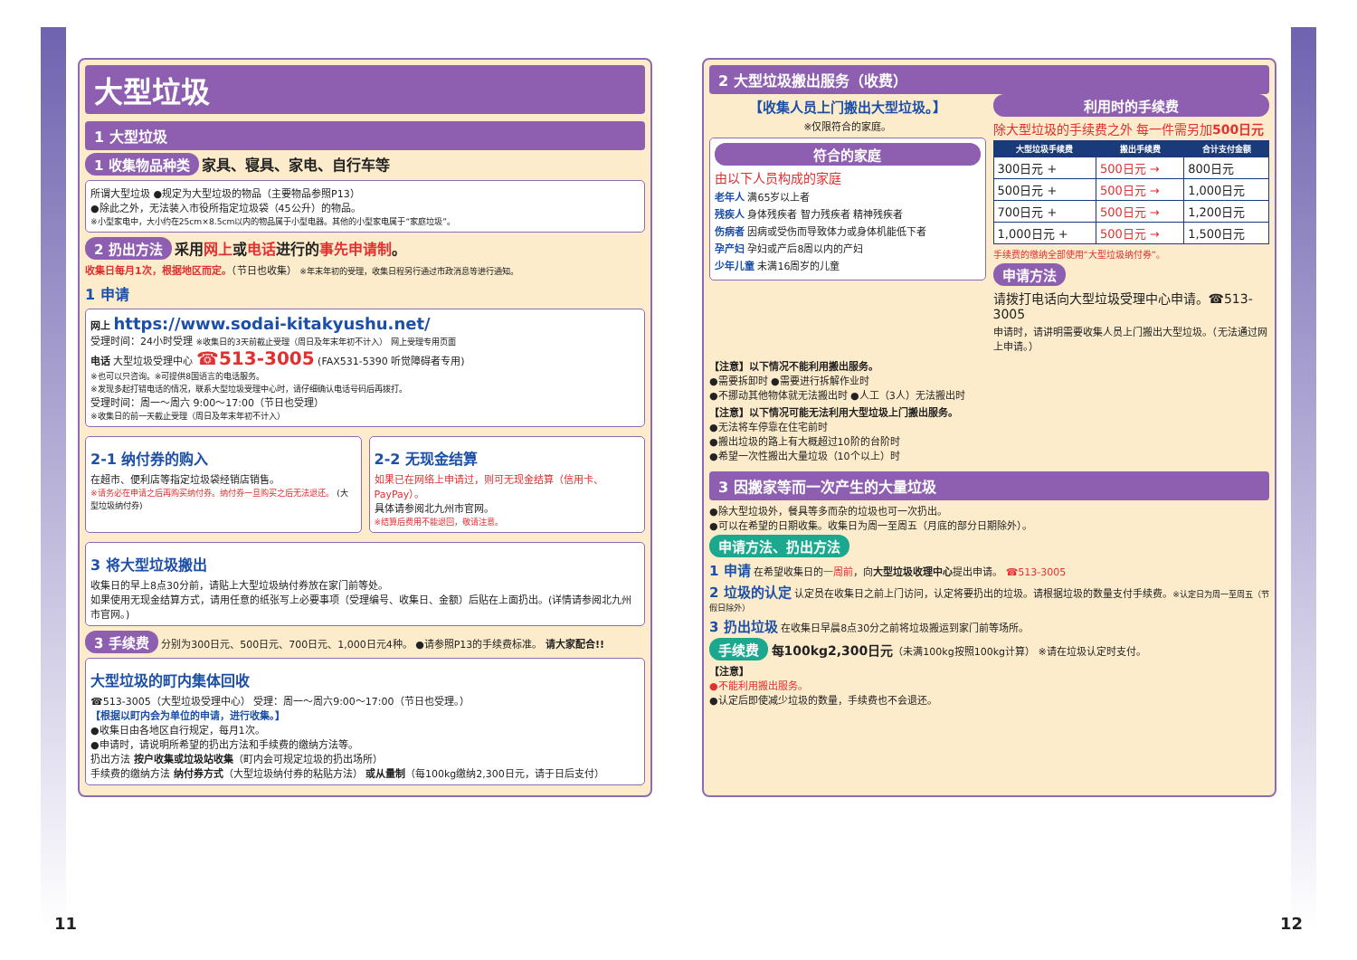大型垃圾
1 大型垃圾
1 收集物品种类 家具、寝具、家电、自行车等
所谓大型垃圾 ●规定为大型垃圾的物品（主要物品参照P13）
●除此之外，无法装入市役所指定垃圾袋（45公升）的物品。
※小型家电中，大小约在25cm×8.5cm以内的物品属于小型电器。其他的小型家电属于“家庭垃圾”。
2 扔出方法 采用网上或电话进行的事先申请制。
收集日每月1次，根据地区而定。（节日也收集） ※年末年初的受理，收集日程另行通过市政消息等进行通知。
1 申请
网上 https://www.sodai-kitakyushu.net/
受理时间：24小时受理 ※收集日的3天前截止受理（周日及年末年初不计入） 网上受理专用页面
电话 大型垃圾受理中心 ☎513-3005 (FAX531-5390 听觉障碍者专用)
※也可以只咨询。※可提供8国语言的电话服务。
※发现多起打错电话的情况，联系大型垃圾受理中心时，请仔细确认电话号码后再拨打。
受理时间：周一～周六 9:00～17:00（节日也受理）
※收集日的前一天截止受理（周日及年末年初不计入）
2-1 纳付券的购入
在超市、便利店等指定垃圾袋经销店销售。
※请务必在申请之后再购买纳付券。纳付券一旦购买之后无法退还。 (大型垃圾纳付券)
2-2 无现金结算
如果已在网络上申请过，则可无现金结算（信用卡、PayPay）。
具体请参阅北九州市官网。
※结算后费用不能退回，敬请注意。
3 将大型垃圾搬出
收集日的早上8点30分前，请贴上大型垃圾纳付券放在家门前等处。
如果使用无现金结算方式，请用任意的纸张写上必要事项（受理编号、收集日、金额）后贴在上面扔出。(详情请参阅北九州市官网。)
3 手续费 分别为300日元、500日元、700日元、1,000日元4种。 ●请参照P13的手续费标准。 请大家配合!!
大型垃圾的町内集体回收
☎513-3005（大型垃圾受理中心） 受理：周一～周六9:00～17:00（节日也受理。）
【根据以町内会为单位的申请，进行收集。】
●收集日由各地区自行规定，每月1次。
●申请时，请说明所希望的扔出方法和手续费的缴纳方法等。
扔出方法 按户收集或垃圾站收集（町内会可规定垃圾的扔出场所）
手续费的缴纳方法 纳付券方式（大型垃圾纳付券的粘贴方法） 或从量制（每100kg缴纳2,300日元，请于日后支付）
2 大型垃圾搬出服务（收费）
【收集人员上门搬出大型垃圾。】
※仅限符合的家庭。
符合的家庭
由以下人员构成的家庭
老年人 满65岁以上者
残疾人 身体残疾者 智力残疾者 精神残疾者
伤病者 因病或受伤而导致体力或身体机能低下者
孕产妇 孕妇或产后8周以内的产妇
少年儿童 未满16周岁的儿童
利用时的手续费
除大型垃圾的手续费之外 每一件需另加500日元
| 大型垃圾手续费 | 搬出手续费 | 合计支付金额 |
| --- | --- | --- |
| 300日元 + | 500日元 → | 800日元 |
| 500日元 + | 500日元 → | 1,000日元 |
| 700日元 + | 500日元 → | 1,200日元 |
| 1,000日元 + | 500日元 → | 1,500日元 |
手续费的缴纳全部使用“大型垃圾纳付券”。
申请方法
请拨打电话向大型垃圾受理中心申请。☎513-3005
申请时，请讲明需要收集人员上门搬出大型垃圾。（无法通过网上申请。）
【注意】以下情况不能利用搬出服务。
●需要拆卸时 ●需要进行拆解作业时
●不挪动其他物体就无法搬出时 ●人工（3人）无法搬出时
【注意】以下情况可能无法利用大型垃圾上门搬出服务。
●无法将车停靠在住宅前时
●搬出垃圾的路上有大概超过10阶的台阶时
●希望一次性搬出大量垃圾（10个以上）时
3 因搬家等而一次产生的大量垃圾
●除大型垃圾外，餐具等多而杂的垃圾也可一次扔出。
●可以在希望的日期收集。收集日为周一至周五（月底的部分日期除外）。
申请方法、扔出方法
1 申请 在希望收集日的一周前，向大型垃圾收理中心提出申请。 ☎513-3005
2 垃圾的认定 认定员在收集日之前上门访问，认定将要扔出的垃圾。请根据垃圾的数量支付手续费。※认定日为周一至周五（节假日除外）
3 扔出垃圾 在收集日早晨8点30分之前将垃圾搬运到家门前等场所。
手续费 每100kg2,300日元（未满100kg按照100kg计算） ※请在垃圾认定时支付。
【注意】
●不能利用搬出服务。
●认定后即使减少垃圾的数量，手续费也不会退还。
11 12